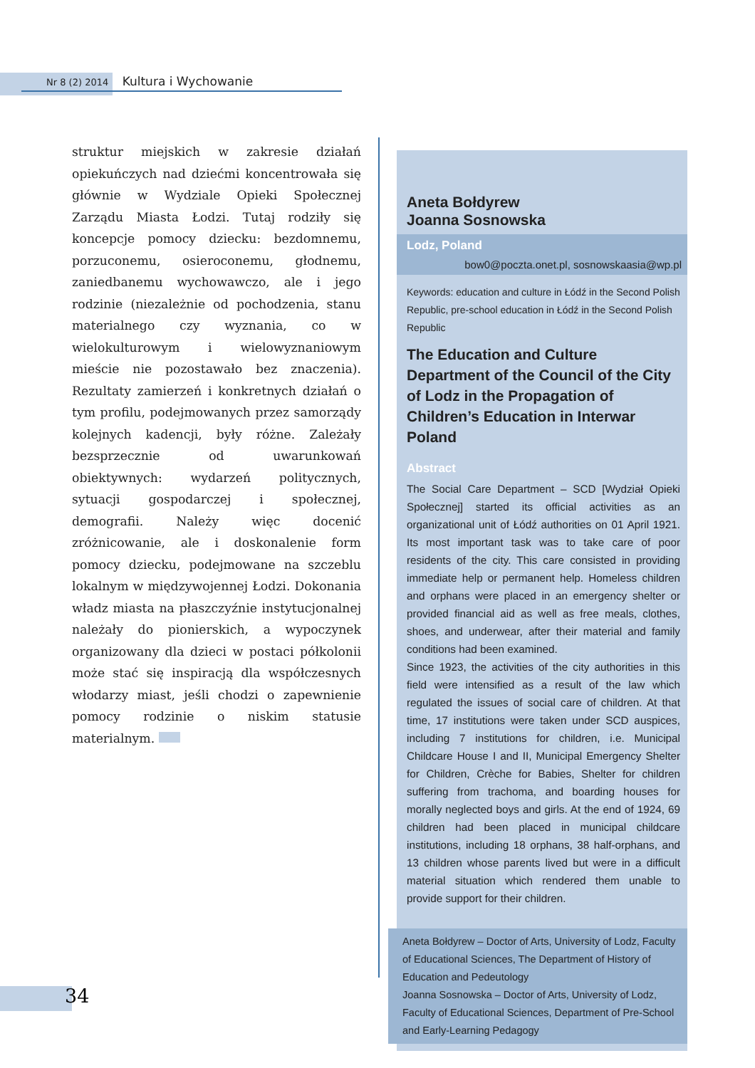Nr 8 (2) 2014 Kultura i Wychowanie
struktur miejskich w zakresie działań opiekuńczych nad dziećmi koncentrowała się głównie w Wydziale Opieki Społecznej Zarządu Miasta Łodzi. Tutaj rodziły się koncepcje pomocy dziecku: bezdomnemu, porzuconemu, osieroconemu, głodnemu, zaniedbanemu wychowawczo, ale i jego rodzinie (niezależnie od pochodzenia, stanu materialnego czy wyznania, co w wielokulturowym i wielowyznaniowym mieście nie pozostawało bez znaczenia). Rezultaty zamierzeń i konkretnych działań o tym profilu, podejmowanych przez samorządy kolejnych kadencji, były różne. Zależały bezsprzecznie od uwarunkowań obiektywnych: wydarzeń politycznych, sytuacji gospodarczej i społecznej, demografii. Należy więc docenić zróżnicowanie, ale i doskonalenie form pomocy dziecku, podejmowane na szczeblu lokalnym w międzywojennej Łodzi. Dokonania władz miasta na płaszczyźnie instytucjonalnej należały do pionierskich, a wypoczynek organizowany dla dzieci w postaci półkolonii może stać się inspiracją dla współczesnych włodarzy miast, jeśli chodzi o zapewnienie pomocy rodzinie o niskim statusie materialnym.
Aneta Bołdyrew
Joanna Sosnowska
Lodz, Poland
bow0@poczta.onet.pl, sosnowskaasia@wp.pl
Keywords: education and culture in Łódź in the Second Polish Republic, pre-school education in Łódź in the Second Polish Republic
The Education and Culture Department of the Council of the City of Lodz in the Propagation of Children’s Education in Interwar Poland
Abstract
The Social Care Department – SCD [Wydział Opieki Społecznej] started its official activities as an organizational unit of Łódź authorities on 01 April 1921. Its most important task was to take care of poor residents of the city. This care consisted in providing immediate help or permanent help. Homeless children and orphans were placed in an emergency shelter or provided financial aid as well as free meals, clothes, shoes, and underwear, after their material and family conditions had been examined.
Since 1923, the activities of the city authorities in this field were intensified as a result of the law which regulated the issues of social care of children. At that time, 17 institutions were taken under SCD auspices, including 7 institutions for children, i.e. Municipal Childcare House I and II, Municipal Emergency Shelter for Children, Crèche for Babies, Shelter for children suffering from trachoma, and boarding houses for morally neglected boys and girls. At the end of 1924, 69 children had been placed in municipal childcare institutions, including 18 orphans, 38 half-orphans, and 13 children whose parents lived but were in a difficult material situation which rendered them unable to provide support for their children.
Aneta Bołdyrew – Doctor of Arts, University of Lodz, Faculty of Educational Sciences, The Department of History of Education and Pedeutology
Joanna Sosnowska – Doctor of Arts, University of Lodz, Faculty of Educational Sciences, Department of Pre-School and Early-Learning Pedagogy
34